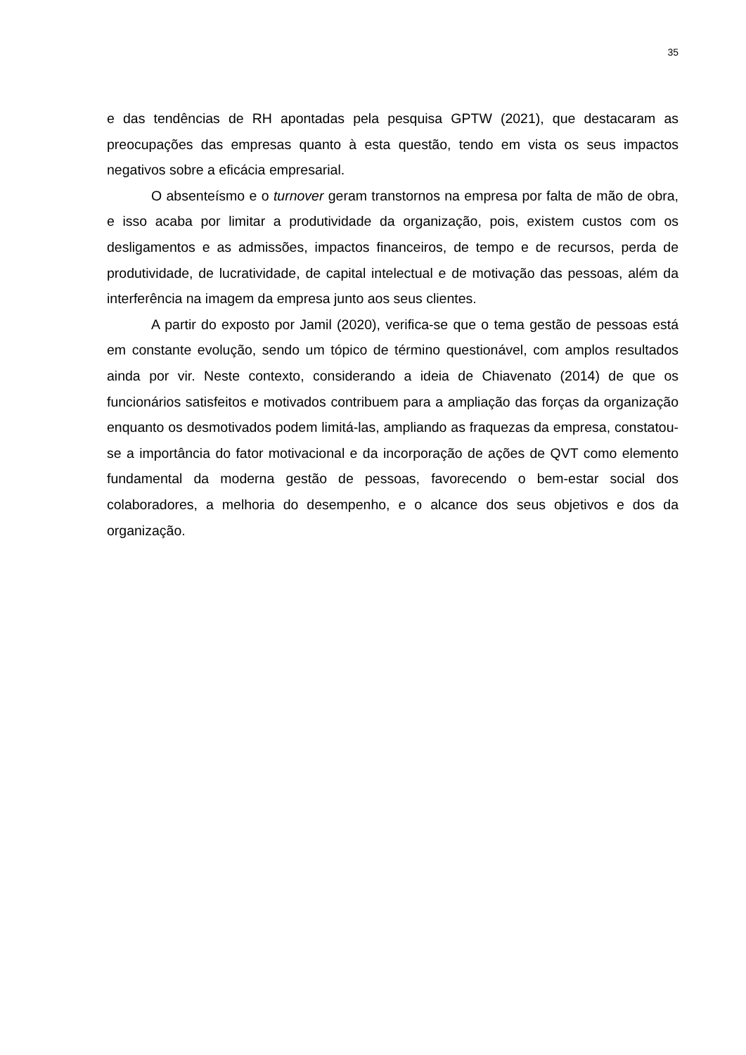35
e das tendências de RH apontadas pela pesquisa GPTW (2021), que destacaram as preocupações das empresas quanto à esta questão, tendo em vista os seus impactos negativos sobre a eficácia empresarial.
O absenteísmo e o turnover geram transtornos na empresa por falta de mão de obra, e isso acaba por limitar a produtividade da organização, pois, existem custos com os desligamentos e as admissões, impactos financeiros, de tempo e de recursos, perda de produtividade, de lucratividade, de capital intelectual e de motivação das pessoas, além da interferência na imagem da empresa junto aos seus clientes.
A partir do exposto por Jamil (2020), verifica-se que o tema gestão de pessoas está em constante evolução, sendo um tópico de término questionável, com amplos resultados ainda por vir. Neste contexto, considerando a ideia de Chiavenato (2014) de que os funcionários satisfeitos e motivados contribuem para a ampliação das forças da organização enquanto os desmotivados podem limitá-las, ampliando as fraquezas da empresa, constatou-se a importância do fator motivacional e da incorporação de ações de QVT como elemento fundamental da moderna gestão de pessoas, favorecendo o bem-estar social dos colaboradores, a melhoria do desempenho, e o alcance dos seus objetivos e dos da organização.